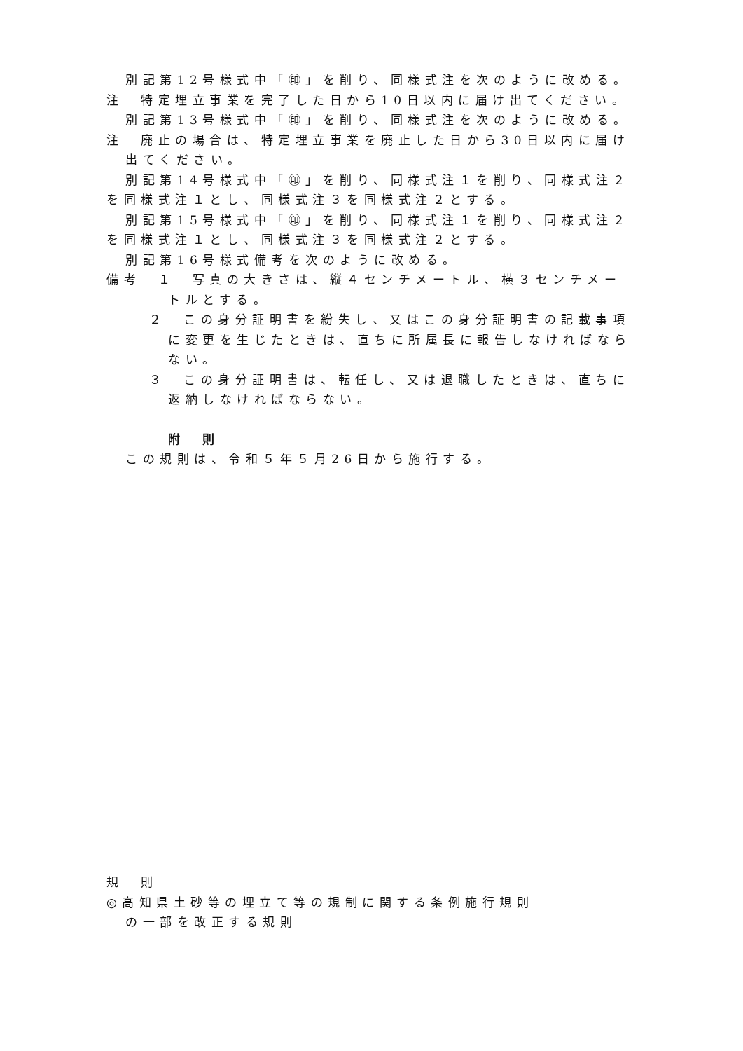別記第12号様式中「㊞」を削り、同様式注を次のように改める。
注　特定埋立事業を完了した日から10日以内に届け出てください。
別記第13号様式中「㊞」を削り、同様式注を次のように改める。
注　廃止の場合は、特定埋立事業を廃止した日から30日以内に届け出てください。
別記第14号様式中「㊞」を削り、同様式注１を削り、同様式注２を同様式注１とし、同様式注３を同様式注２とする。
別記第15号様式中「㊞」を削り、同様式注１を削り、同様式注２を同様式注１とし、同様式注３を同様式注２とする。
別記第16号様式備考を次のように改める。
備考　１　写真の大きさは、縦４センチメートル、横３センチメートルとする。
２　この身分証明書を紛失し、又はこの身分証明書の記載事項に変更を生じたときは、直ちに所属長に報告しなければならない。
３　この身分証明書は、転任し、又は退職したときは、直ちに返納しなければならない。
附　則
この規則は、令和５年５月26日から施行する。
規　則
◎高知県土砂等の埋立て等の規制に関する条例施行規則
の一部を改正する規則